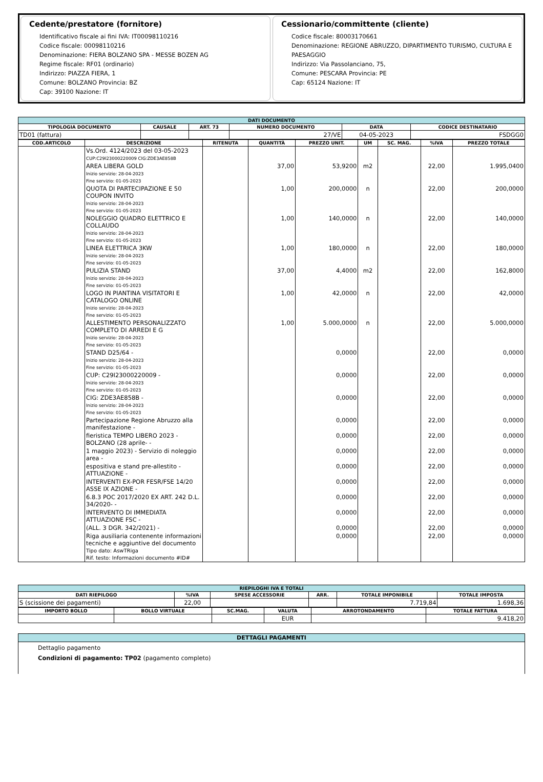Cedente/prestatore (fornitore)
Identificativo fiscale ai fini IVA: IT00098110216
Codice fiscale: 00098110216
Denominazione: FIERA BOLZANO SPA - MESSE BOZEN AG
Regime fiscale: RF01 (ordinario)
Indirizzo: PIAZZA FIERA, 1
Comune: BOLZANO Provincia: BZ
Cap: 39100 Nazione: IT
Cessionario/committente (cliente)
Codice fiscale: 80003170661
Denominazione: REGIONE ABRUZZO, DIPARTIMENTO TURISMO, CULTURA E PAESAGGIO
Indirizzo: Via Passolanciano, 75,
Comune: PESCARA Provincia: PE
Cap: 65124 Nazione: IT
| DATI DOCUMENTO | | | | | |
| --- | --- | --- | --- | --- | --- |
| TIPOLOGIA DOCUMENTO | CAUSALE | ART. 73 | NUMERO DOCUMENTO | DATA | CODICE DESTINATARIO |
| TD01 (fattura) | | | 27/VE | 04-05-2023 | FSDGG0 |
| COD.ARTICOLO | DESCRIZIONE | RITENUTA | QUANTITÀ | PREZZO UNIT. | UM | SC. MAG. | %IVA | PREZZO TOTALE |
| --- | --- | --- | --- | --- | --- | --- | --- | --- |
| | Vs.Ord. 4124/2023 del 03-05-2023 CUP:C29I23000220009 CIG:ZDE3AE858B | | | | | | | |
| | AREA LIBERA GOLD Inizio servizio: 28-04-2023 Fine servizio: 01-05-2023 | | 37,00 | 53,9200 | m2 | | 22,00 | 1.995,0400 |
| | QUOTA DI PARTECIPAZIONE E 50 COUPON INVITO Inizio servizio: 28-04-2023 Fine servizio: 01-05-2023 | | 1,00 | 200,0000 | n | | 22,00 | 200,0000 |
| | NOLEGGIO QUADRO ELETTRICO E COLLAUDO Inizio servizio: 28-04-2023 Fine servizio: 01-05-2023 | | 1,00 | 140,0000 | n | | 22,00 | 140,0000 |
| | LINEA ELETTRICA 3KW Inizio servizio: 28-04-2023 Fine servizio: 01-05-2023 | | 1,00 | 180,0000 | n | | 22,00 | 180,0000 |
| | PULIZIA STAND Inizio servizio: 28-04-2023 Fine servizio: 01-05-2023 | | 37,00 | 4,4000 | m2 | | 22,00 | 162,8000 |
| | LOGO IN PIANTINA VISITATORI E CATALOGO ONLINE Inizio servizio: 28-04-2023 Fine servizio: 01-05-2023 | | 1,00 | 42,0000 | n | | 22,00 | 42,0000 |
| | ALLESTIMENTO PERSONALIZZATO COMPLETO DI ARREDI E G Inizio servizio: 28-04-2023 Fine servizio: 01-05-2023 | | 1,00 | 5.000,0000 | n | | 22,00 | 5.000,0000 |
| | STAND D25/64 - Inizio servizio: 28-04-2023 Fine servizio: 01-05-2023 | | | 0,0000 | | | 22,00 | 0,0000 |
| | CUP: C29I23000220009 - Inizio servizio: 28-04-2023 Fine servizio: 01-05-2023 | | | 0,0000 | | | 22,00 | 0,0000 |
| | CIG: ZDE3AE858B - Inizio servizio: 28-04-2023 Fine servizio: 01-05-2023 | | | 0,0000 | | | 22,00 | 0,0000 |
| | Partecipazione Regione Abruzzo alla manifestazione - | | | 0,0000 | | | 22,00 | 0,0000 |
| | fieristica TEMPO LIBERO 2023 - BOLZANO (28 aprile- - | | | 0,0000 | | | 22,00 | 0,0000 |
| | 1 maggio 2023) - Servizio di noleggio area - | | | 0,0000 | | | 22,00 | 0,0000 |
| | espositiva e stand pre-allestito - ATTUAZIONE - | | | 0,0000 | | | 22,00 | 0,0000 |
| | INTERVENTI EX-POR FESR/FSE 14/20 ASSE IX AZIONE - | | | 0,0000 | | | 22,00 | 0,0000 |
| | 6.8.3 POC 2017/2020 EX ART. 242 D.L. 34/2020- - | | | 0,0000 | | | 22,00 | 0,0000 |
| | INTERVENTO DI IMMEDIATA ATTUAZIONE FSC - | | | 0,0000 | | | 22,00 | 0,0000 |
| | (ALL. 3 DGR. 342/2021) - | | | 0,0000 | | | 22,00 | 0,0000 |
| | Riga ausiliaria contenente informazioni tecniche e aggiuntive del documento Tipo dato: AswTRiga Rif. testo: Informazioni documento #ID# | | | 0,0000 | | | 22,00 | 0,0000 |
| RIEPILOGHI IVA E TOTALI | | | | | |
| --- | --- | --- | --- | --- | --- |
| DATI RIEPILOGO | %IVA | SPESE ACCESSORIE | ARR. | TOTALE IMPONIBILE | TOTALE IMPOSTA |
| S (scissione dei pagamenti) | 22,00 | | | 7.719,84 | 1.698,36 |
| IMPORTO BOLLO | BOLLO VIRTUALE | SC.MAG. | VALUTA | ARROTONDAMENTO | TOTALE FATTURA |
| --- | --- | --- | --- | --- | --- |
| | | | EUR | | 9.418,20 |
| DETTAGLI PAGAMENTI |
| --- |
| Dettaglio pagamento Condizioni di pagamento: TP02 (pagamento completo) |